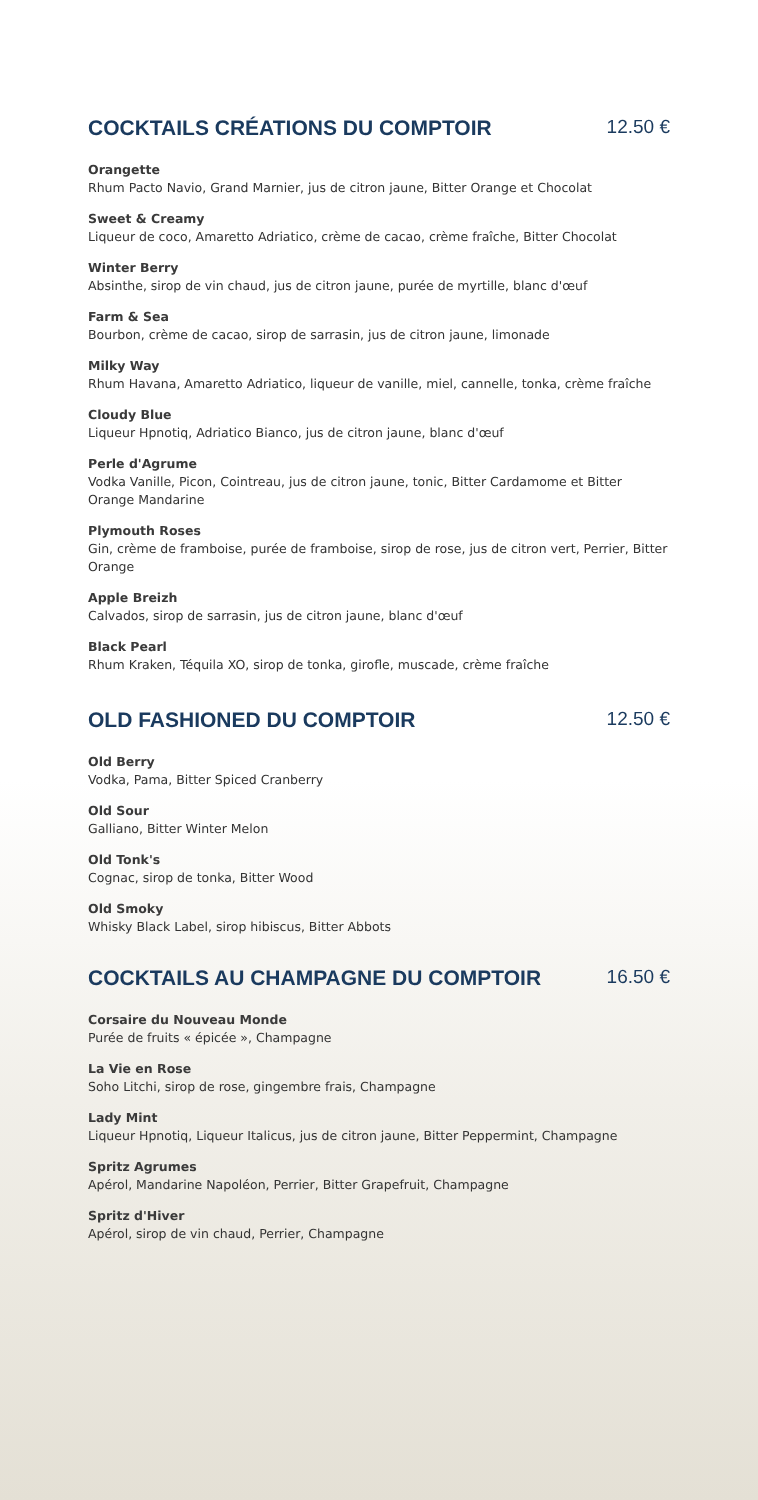COCKTAILS CRÉATIONS DU COMPTOIR 12.50 €
Orangette
Rhum Pacto Navio, Grand Marnier, jus de citron jaune, Bitter Orange et Chocolat
Sweet & Creamy
Liqueur de coco, Amaretto Adriatico, crème de cacao, crème fraîche, Bitter Chocolat
Winter Berry
Absinthe, sirop de vin chaud, jus de citron jaune, purée de myrtille, blanc d'œuf
Farm & Sea
Bourbon, crème de cacao, sirop de sarrasin, jus de citron jaune, limonade
Milky Way
Rhum Havana, Amaretto Adriatico, liqueur de vanille, miel, cannelle, tonka, crème fraîche
Cloudy Blue
Liqueur Hpnotiq, Adriatico Bianco, jus de citron jaune, blanc d'œuf
Perle d'Agrume
Vodka Vanille, Picon, Cointreau, jus de citron jaune, tonic, Bitter Cardamome et Bitter Orange Mandarine
Plymouth Roses
Gin, crème de framboise, purée de framboise, sirop de rose, jus de citron vert, Perrier, Bitter Orange
Apple Breizh
Calvados, sirop de sarrasin, jus de citron jaune, blanc d'œuf
Black Pearl
Rhum Kraken, Téquila XO, sirop de tonka, girofle, muscade, crème fraîche
OLD FASHIONED DU COMPTOIR 12.50 €
Old Berry
Vodka, Pama, Bitter Spiced Cranberry
Old Sour
Galliano, Bitter Winter Melon
Old Tonk's
Cognac, sirop de tonka, Bitter Wood
Old Smoky
Whisky Black Label, sirop hibiscus, Bitter Abbots
COCKTAILS AU CHAMPAGNE DU COMPTOIR 16.50 €
Corsaire du Nouveau Monde
Purée de fruits « épicée », Champagne
La Vie en Rose
Soho Litchi, sirop de rose, gingembre frais, Champagne
Lady Mint
Liqueur Hpnotiq, Liqueur Italicus, jus de citron jaune, Bitter Peppermint, Champagne
Spritz Agrumes
Apérol, Mandarine Napoléon, Perrier, Bitter Grapefruit, Champagne
Spritz d'Hiver
Apérol, sirop de vin chaud, Perrier, Champagne